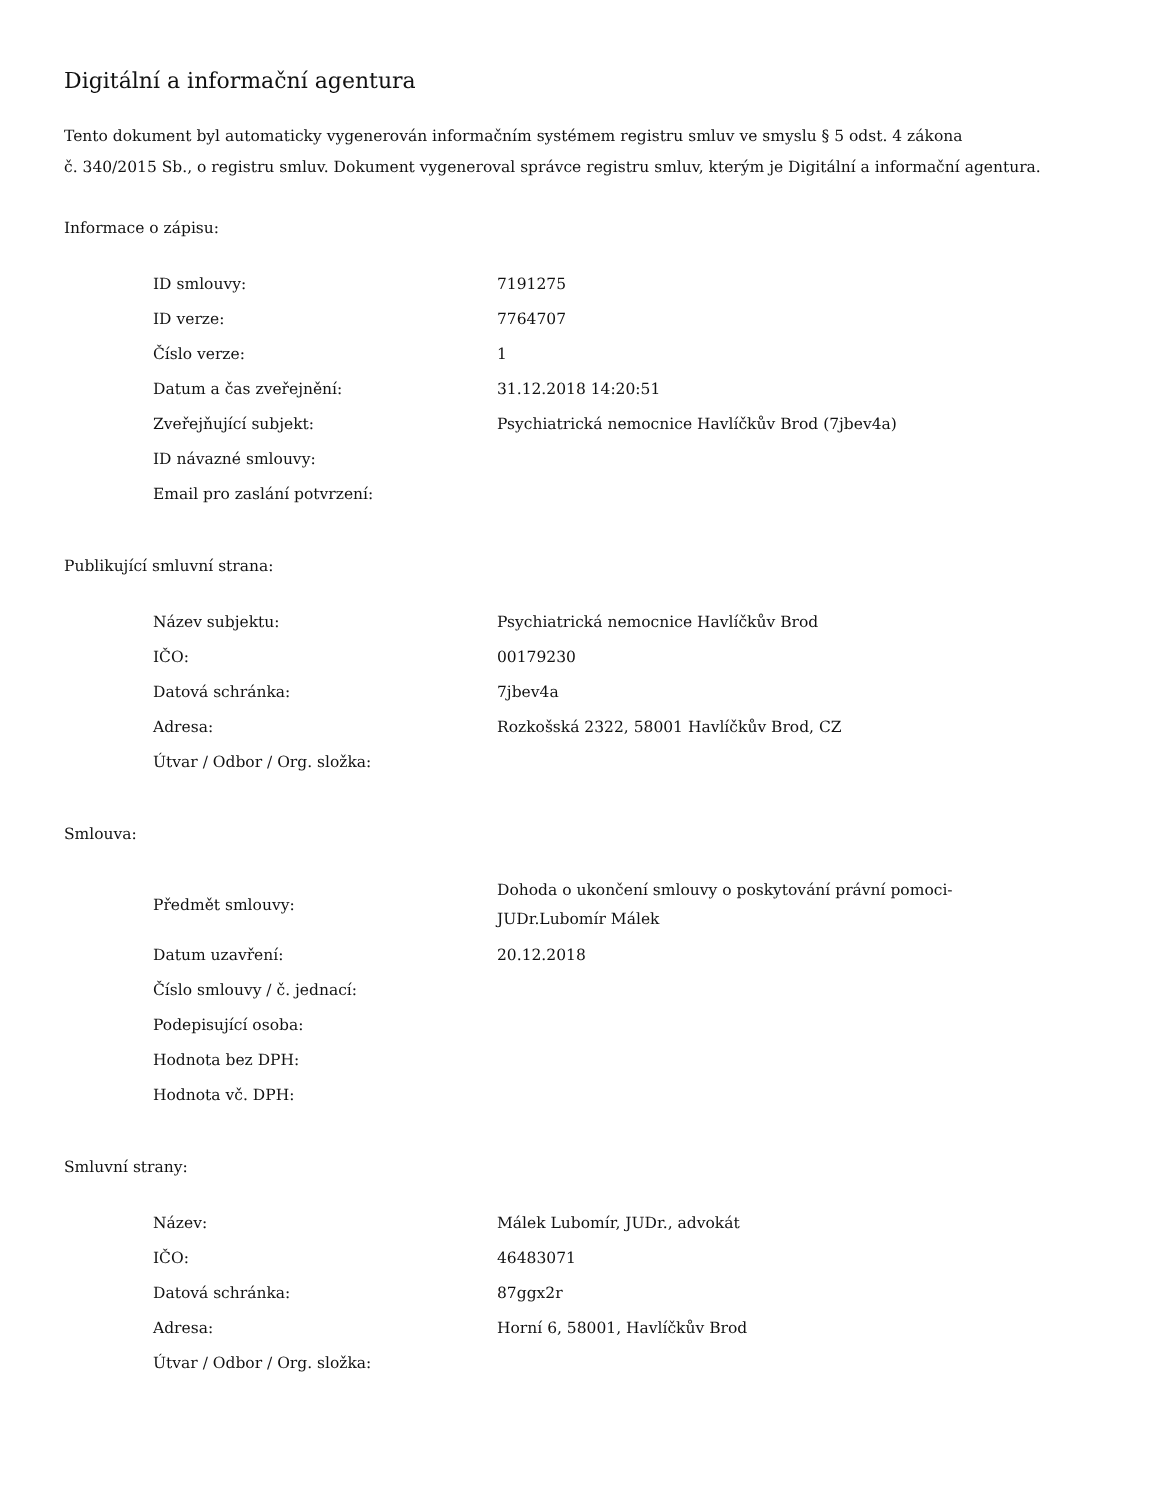Digitální a informační agentura
Tento dokument byl automaticky vygenerován informačním systémem registru smluv ve smyslu § 5 odst. 4 zákona
č. 340/2015 Sb., o registru smluv. Dokument vygeneroval správce registru smluv, kterým je Digitální a informační agentura.
Informace o zápisu:
| ID smlouvy: | 7191275 |
| ID verze: | 7764707 |
| Číslo verze: | 1 |
| Datum a čas zveřejnění: | 31.12.2018 14:20:51 |
| Zveřejňující subjekt: | Psychiatrická nemocnice Havlíčkův Brod (7jbev4a) |
| ID návazné smlouvy: | |
| Email pro zaslání potvrzení: | |
Publikující smluvní strana:
| Název subjektu: | Psychiatrická nemocnice Havlíčkův Brod |
| IČO: | 00179230 |
| Datová schránka: | 7jbev4a |
| Adresa: | Rozkošská 2322, 58001 Havlíčkův Brod, CZ |
| Útvar / Odbor / Org. složka: | |
Smlouva:
| Předmět smlouvy: | Dohoda o ukončení smlouvy o poskytování právní pomoci- JUDr.Lubomír Málek |
| Datum uzavření: | 20.12.2018 |
| Číslo smlouvy / č. jednací: | |
| Podepisující osoba: | |
| Hodnota bez DPH: | |
| Hodnota vč. DPH: | |
Smluvní strany:
| Název: | Málek Lubomír, JUDr., advokát |
| IČO: | 46483071 |
| Datová schránka: | 87ggx2r |
| Adresa: | Horní 6, 58001, Havlíčkův Brod |
| Útvar / Odbor / Org. složka: | |